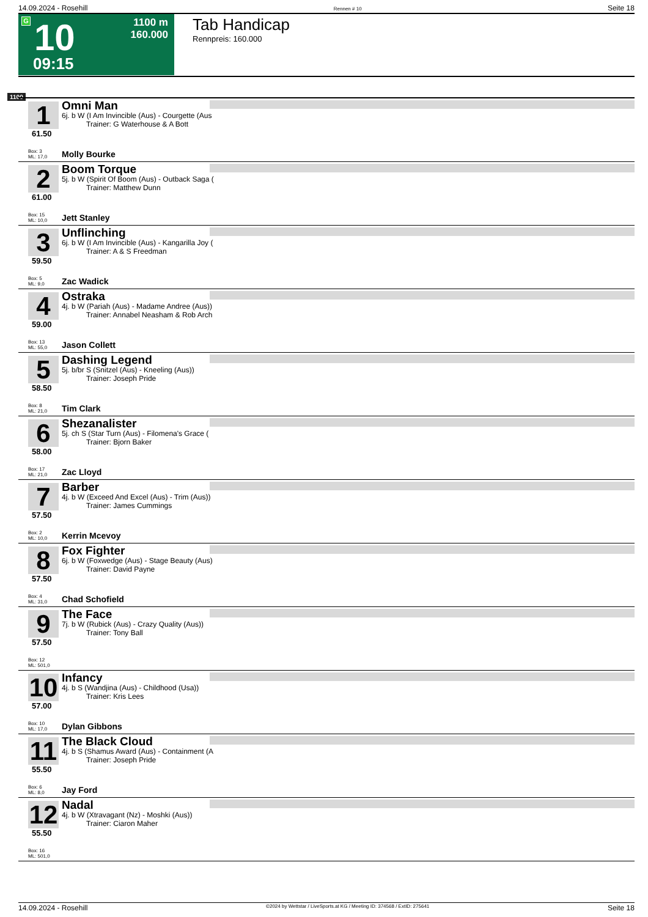14.09.2024 - Rosehill Rennen # 10 Seite 18
G 10
09:15
1100 m
160.000
Tab Handicap
Rennpreis: 160.000
1100
1
61.50
Omni Man
6j. b W (I Am Invincible (Aus) - Courgette (Aus
Trainer: G Waterhouse & A Bott
Box: 3
ML: 17,0
Molly Bourke
2
61.00
Boom Torque
5j. b W (Spirit Of Boom (Aus) - Outback Saga (
Trainer: Matthew Dunn
Box: 15
ML: 10,0
Jett Stanley
3
59.50
Unflinching
6j. b W (I Am Invincible (Aus) - Kangarilla Joy (
Trainer: A & S Freedman
Box: 5
ML: 9,0
Zac Wadick
4
59.00
Ostraka
4j. b W (Pariah (Aus) - Madame Andree (Aus))
Trainer: Annabel Neasham & Rob Arch
Box: 13
ML: 55,0
Jason Collett
5
58.50
Dashing Legend
5j. b/br S (Snitzel (Aus) - Kneeling (Aus))
Trainer: Joseph Pride
Box: 8
ML: 21,0
Tim Clark
6
58.00
Shezanalister
5j. ch S (Star Turn (Aus) - Filomena's Grace (
Trainer: Bjorn Baker
Box: 17
ML: 21,0
Zac Lloyd
7
57.50
Barber
4j. b W (Exceed And Excel (Aus) - Trim (Aus))
Trainer: James Cummings
Box: 2
ML: 10,0
Kerrin Mcevoy
8
57.50
Fox Fighter
6j. b W (Foxwedge (Aus) - Stage Beauty (Aus)
Trainer: David Payne
Box: 4
ML: 31,0
Chad Schofield
9
57.50
The Face
7j. b W (Rubick (Aus) - Crazy Quality (Aus))
Trainer: Tony Ball
Box: 12
ML: 501,0
10
57.00
Infancy
4j. b S (Wandjina (Aus) - Childhood (Usa))
Trainer: Kris Lees
Box: 10
ML: 17,0
Dylan Gibbons
11
55.50
The Black Cloud
4j. b S (Shamus Award (Aus) - Containment (A
Trainer: Joseph Pride
Box: 6
ML: 8,0
Jay Ford
12
55.50
Nadal
4j. b W (Xtravagant (Nz) - Moshki (Aus))
Trainer: Ciaron Maher
Box: 16
ML: 501,0
14.09.2024 - Rosehill ©2024 by Wettstar / LiveSports.at KG / Meeting ID: 374568 / ExtID: 275641 Seite 18